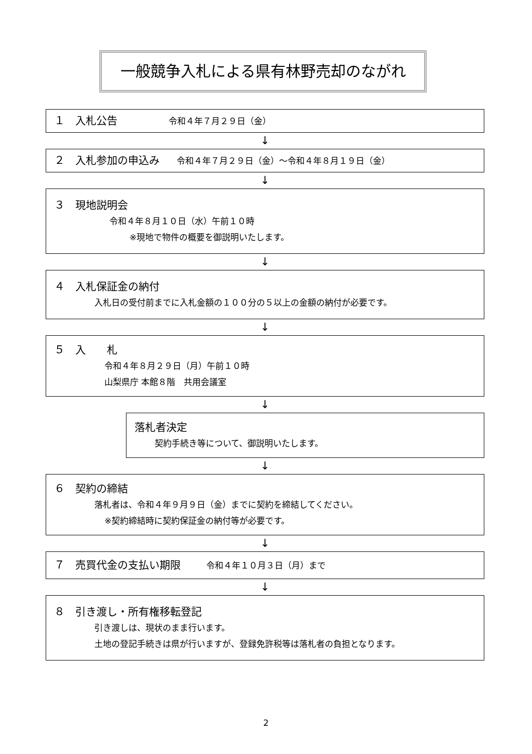一般競争入札による県有林野売却のながれ
１　入札公告　　　　　　令和４年７月２９日（金）
↓
２　入札参加の申込み　　令和４年７月２９日（金）～令和４年８月１９日（金）
↓
３　現地説明会
令和４年８月１０日（水）午前１０時
※現地で物件の概要を御説明いたします。
↓
４　入札保証金の納付
入札日の受付前までに入札金額の１００分の５以上の金額の納付が必要です。
↓
５　入　　札
令和４年８月２９日（月）午前１０時
山梨県庁 本館８階　共用会議室
↓
落札者決定
契約手続き等について、御説明いたします。
↓
６　契約の締結
落札者は、令和４年９月９日（金）までに契約を締結してください。
※契約締結時に契約保証金の納付等が必要です。
↓
７　売買代金の支払い期限　　　令和４年１０月３日（月）まで
↓
８　引き渡し・所有権移転登記
引き渡しは、現状のまま行います。
土地の登記手続きは県が行いますが、登録免許税等は落札者の負担となります。
2